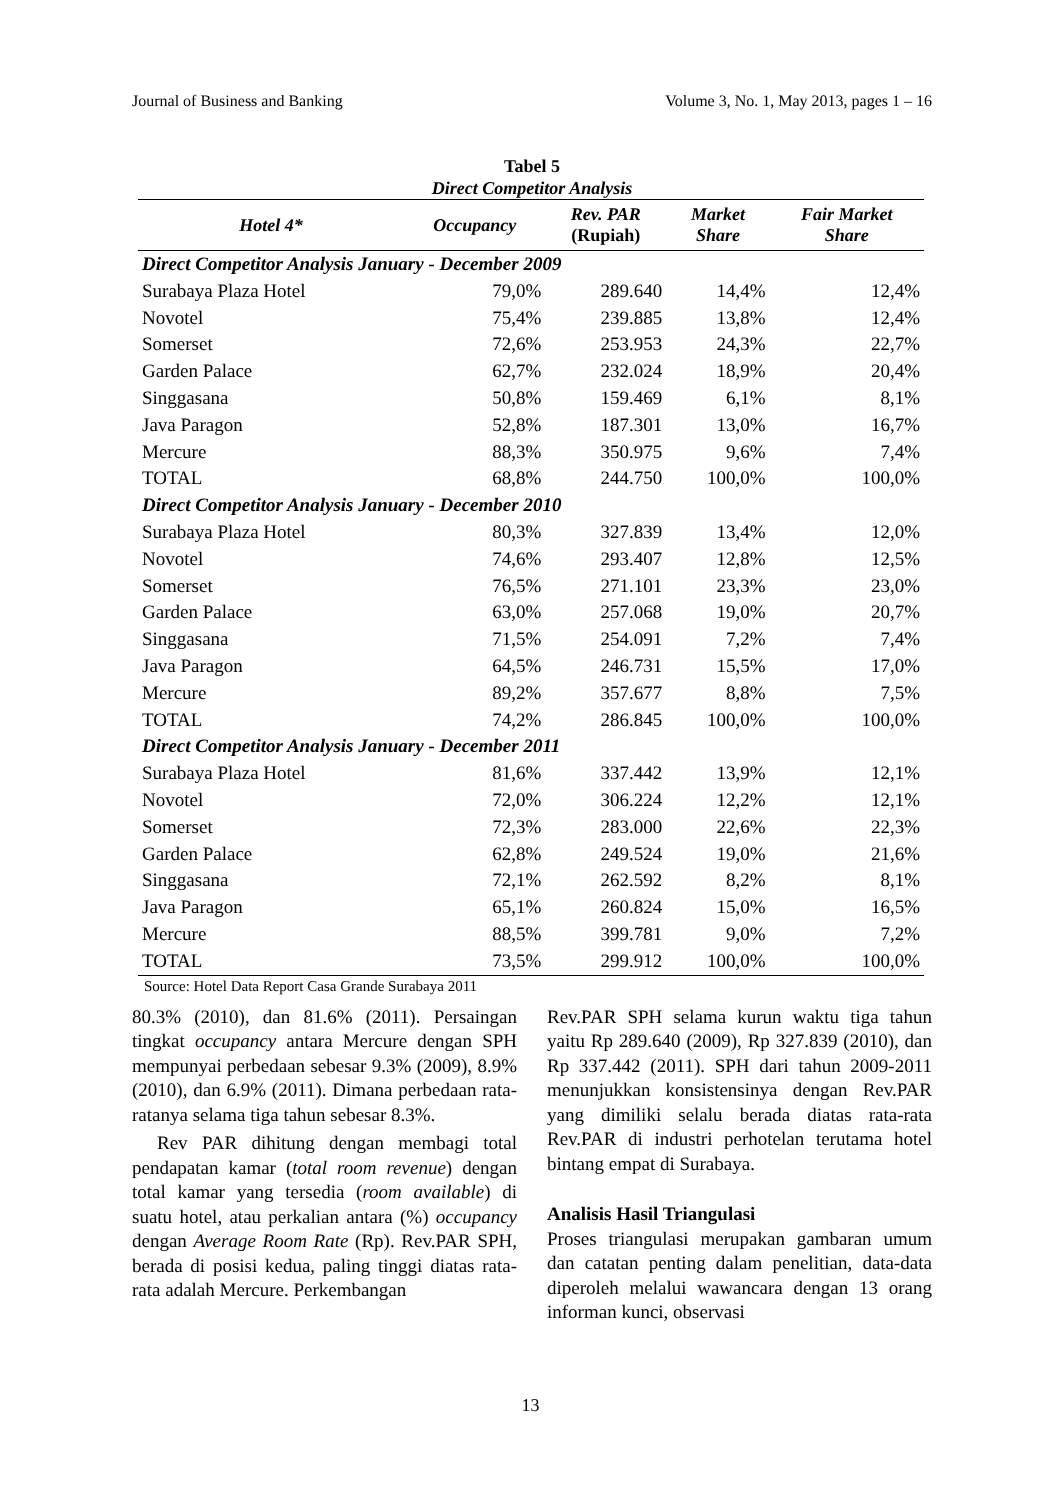Journal of Business and Banking Volume 3, No. 1, May 2013, pages 1 – 16
Tabel 5
Direct Competitor Analysis
| Hotel 4* | Occupancy | Rev. PAR (Rupiah) | Market Share | Fair Market Share |
| --- | --- | --- | --- | --- |
| Direct Competitor Analysis January - December 2009 | | | | |
| Surabaya Plaza Hotel | 79,0% | 289.640 | 14,4% | 12,4% |
| Novotel | 75,4% | 239.885 | 13,8% | 12,4% |
| Somerset | 72,6% | 253.953 | 24,3% | 22,7% |
| Garden Palace | 62,7% | 232.024 | 18,9% | 20,4% |
| Singgasana | 50,8% | 159.469 | 6,1% | 8,1% |
| Java Paragon | 52,8% | 187.301 | 13,0% | 16,7% |
| Mercure | 88,3% | 350.975 | 9,6% | 7,4% |
| TOTAL | 68,8% | 244.750 | 100,0% | 100,0% |
| Direct Competitor Analysis January - December 2010 | | | | |
| Surabaya Plaza Hotel | 80,3% | 327.839 | 13,4% | 12,0% |
| Novotel | 74,6% | 293.407 | 12,8% | 12,5% |
| Somerset | 76,5% | 271.101 | 23,3% | 23,0% |
| Garden Palace | 63,0% | 257.068 | 19,0% | 20,7% |
| Singgasana | 71,5% | 254.091 | 7,2% | 7,4% |
| Java Paragon | 64,5% | 246.731 | 15,5% | 17,0% |
| Mercure | 89,2% | 357.677 | 8,8% | 7,5% |
| TOTAL | 74,2% | 286.845 | 100,0% | 100,0% |
| Direct Competitor Analysis January - December 2011 | | | | |
| Surabaya Plaza Hotel | 81,6% | 337.442 | 13,9% | 12,1% |
| Novotel | 72,0% | 306.224 | 12,2% | 12,1% |
| Somerset | 72,3% | 283.000 | 22,6% | 22,3% |
| Garden Palace | 62,8% | 249.524 | 19,0% | 21,6% |
| Singgasana | 72,1% | 262.592 | 8,2% | 8,1% |
| Java Paragon | 65,1% | 260.824 | 15,0% | 16,5% |
| Mercure | 88,5% | 399.781 | 9,0% | 7,2% |
| TOTAL | 73,5% | 299.912 | 100,0% | 100,0% |
Source: Hotel Data Report Casa Grande Surabaya 2011
80.3% (2010), dan 81.6% (2011). Persaingan tingkat occupancy antara Mercure dengan SPH mempunyai perbedaan sebesar 9.3% (2009), 8.9% (2010), dan 6.9% (2011). Dimana perbedaan rata-ratanya selama tiga tahun sebesar 8.3%.
Rev PAR dihitung dengan membagi total pendapatan kamar (total room revenue) dengan total kamar yang tersedia (room available) di suatu hotel, atau perkalian antara (%) occupancy dengan Average Room Rate (Rp). Rev.PAR SPH, berada di posisi kedua, paling tinggi diatas rata-rata adalah Mercure. Perkembangan
Rev.PAR SPH selama kurun waktu tiga tahun yaitu Rp 289.640 (2009), Rp 327.839 (2010), dan Rp 337.442 (2011). SPH dari tahun 2009-2011 menunjukkan konsistensinya dengan Rev.PAR yang dimiliki selalu berada diatas rata-rata Rev.PAR di industri perhotelan terutama hotel bintang empat di Surabaya.
Analisis Hasil Triangulasi
Proses triangulasi merupakan gambaran umum dan catatan penting dalam penelitian, data-data diperoleh melalui wawancara dengan 13 orang informan kunci, observasi
13